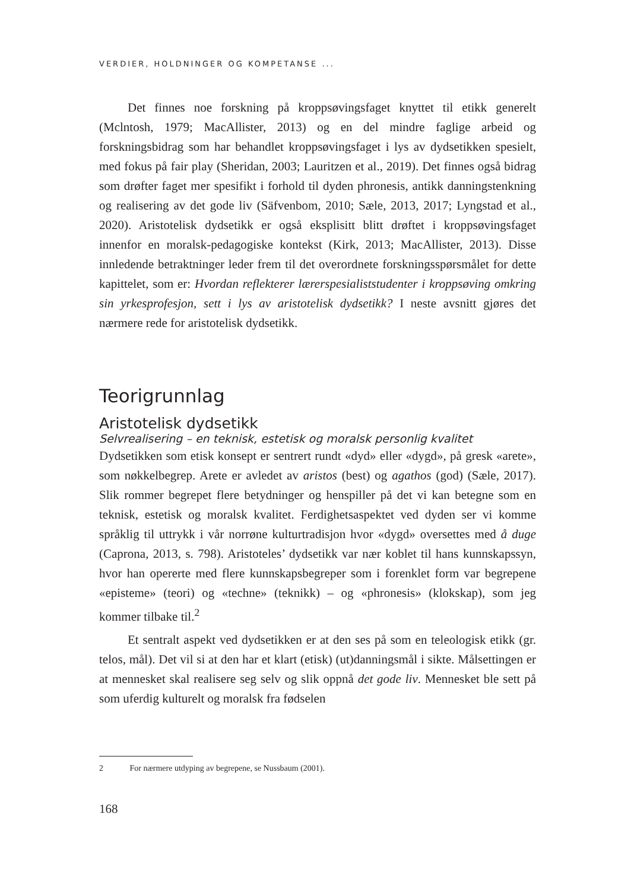VERDIER, HOLDNINGER OG KOMPETANSE ...
Det finnes noe forskning på kroppsøvingsfaget knyttet til etikk generelt (Mclntosh, 1979; MacAllister, 2013) og en del mindre faglige arbeid og forskningsbidrag som har behandlet kroppsøvingsfaget i lys av dydsetikken spesielt, med fokus på fair play (Sheridan, 2003; Lauritzen et al., 2019). Det finnes også bidrag som drøfter faget mer spesifikt i forhold til dyden phronesis, antikk danningstenkning og realisering av det gode liv (Säfvenbom, 2010; Sæle, 2013, 2017; Lyngstad et al., 2020). Aristotelisk dydsetikk er også eksplisitt blitt drøftet i kroppsøvingsfaget innenfor en moralsk-pedagogiske kontekst (Kirk, 2013; MacAllister, 2013). Disse innledende betraktninger leder frem til det overordnete forskningsspørsmålet for dette kapittelet, som er: Hvordan reflekterer lærerspesialiststudenter i kroppsøving omkring sin yrkesprofesjon, sett i lys av aristotelisk dydsetikk? I neste avsnitt gjøres det nærmere rede for aristotelisk dydsetikk.
Teorigrunnlag
Aristotelisk dydsetikk
Selvrealisering – en teknisk, estetisk og moralsk personlig kvalitet
Dydsetikken som etisk konsept er sentrert rundt «dyd» eller «dygd», på gresk «arete», som nøkkelbegrep. Arete er avledet av aristos (best) og agathos (god) (Sæle, 2017). Slik rommer begrepet flere betydninger og henspiller på det vi kan betegne som en teknisk, estetisk og moralsk kvalitet. Ferdighetsaspektet ved dyden ser vi komme språklig til uttrykk i vår norrøne kulturtradisjon hvor «dygd» oversettes med å duge (Caprona, 2013, s. 798). Aristoteles’ dydsetikk var nær koblet til hans kunnskapssyn, hvor han opererte med flere kunnskapsbegreper som i forenklet form var begrepene «episteme» (teori) og «techne» (teknikk) – og «phronesis» (klokskap), som jeg kommer tilbake til.<sup>2</sup>
Et sentralt aspekt ved dydsetikken er at den ses på som en teleologisk etikk (gr. telos, mål). Det vil si at den har et klart (etisk) (ut)danningsmål i sikte. Målsettingen er at mennesket skal realisere seg selv og slik oppnå det gode liv. Mennesket ble sett på som uferdig kulturelt og moralsk fra fødselen
2 For nærmere utdyping av begrepene, se Nussbaum (2001).
168